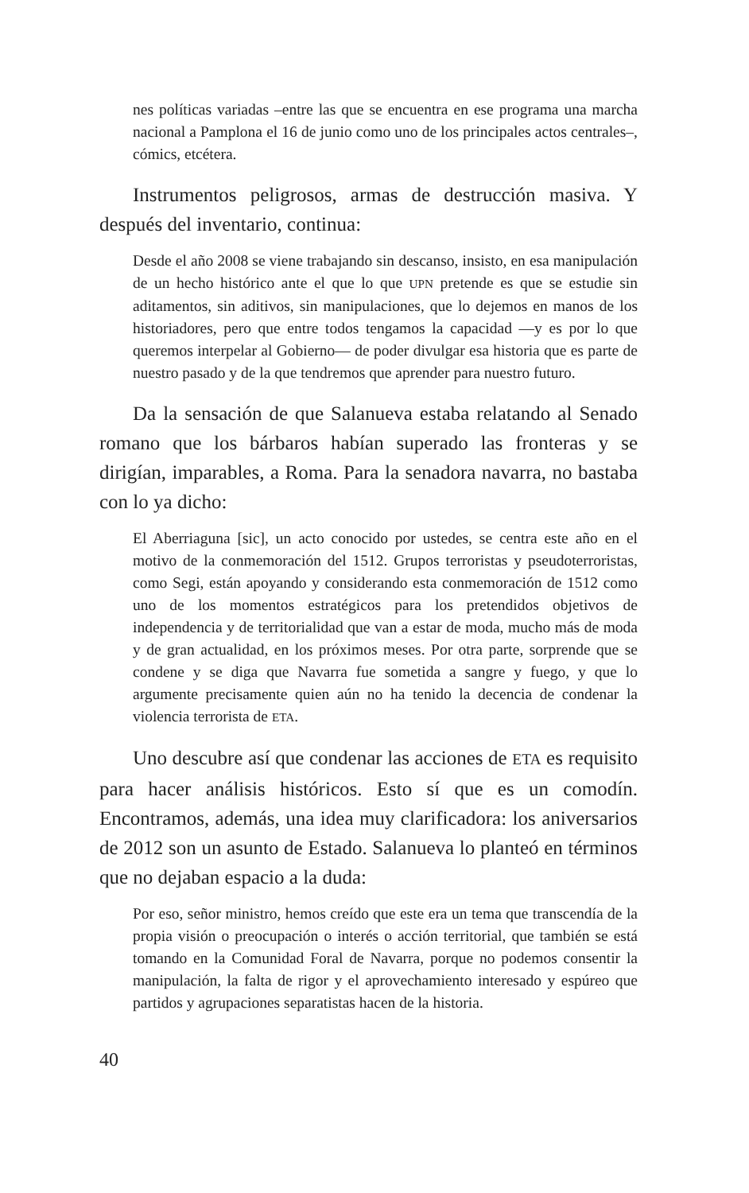nes políticas variadas –entre las que se encuentra en ese programa una marcha nacional a Pamplona el 16 de junio como uno de los principales actos centrales–, cómics, etcétera.
Instrumentos peligrosos, armas de destrucción masiva. Y después del inventario, continua:
Desde el año 2008 se viene trabajando sin descanso, insisto, en esa manipulación de un hecho histórico ante el que lo que UPN pretende es que se estudie sin aditamentos, sin aditivos, sin manipulaciones, que lo dejemos en manos de los historiadores, pero que entre todos tengamos la capacidad —y es por lo que queremos interpelar al Gobierno— de poder divulgar esa historia que es parte de nuestro pasado y de la que tendremos que aprender para nuestro futuro.
Da la sensación de que Salanueva estaba relatando al Senado romano que los bárbaros habían superado las fronteras y se dirigían, imparables, a Roma. Para la senadora navarra, no bastaba con lo ya dicho:
El Aberriaguna [sic], un acto conocido por ustedes, se centra este año en el motivo de la conmemoración del 1512. Grupos terroristas y pseudoterroristas, como Segi, están apoyando y considerando esta conmemoración de 1512 como uno de los momentos estratégicos para los pretendidos objetivos de independencia y de territorialidad que van a estar de moda, mucho más de moda y de gran actualidad, en los próximos meses. Por otra parte, sorprende que se condene y se diga que Navarra fue sometida a sangre y fuego, y que lo argumente precisamente quien aún no ha tenido la decencia de condenar la violencia terrorista de ETA.
Uno descubre así que condenar las acciones de ETA es requisito para hacer análisis históricos. Esto sí que es un comodín. Encontramos, además, una idea muy clarificadora: los aniversarios de 2012 son un asunto de Estado. Salanueva lo planteó en términos que no dejaban espacio a la duda:
Por eso, señor ministro, hemos creído que este era un tema que transcendía de la propia visión o preocupación o interés o acción territorial, que también se está tomando en la Comunidad Foral de Navarra, porque no podemos consentir la manipulación, la falta de rigor y el aprovechamiento interesado y espúreo que partidos y agrupaciones separatistas hacen de la historia.
40